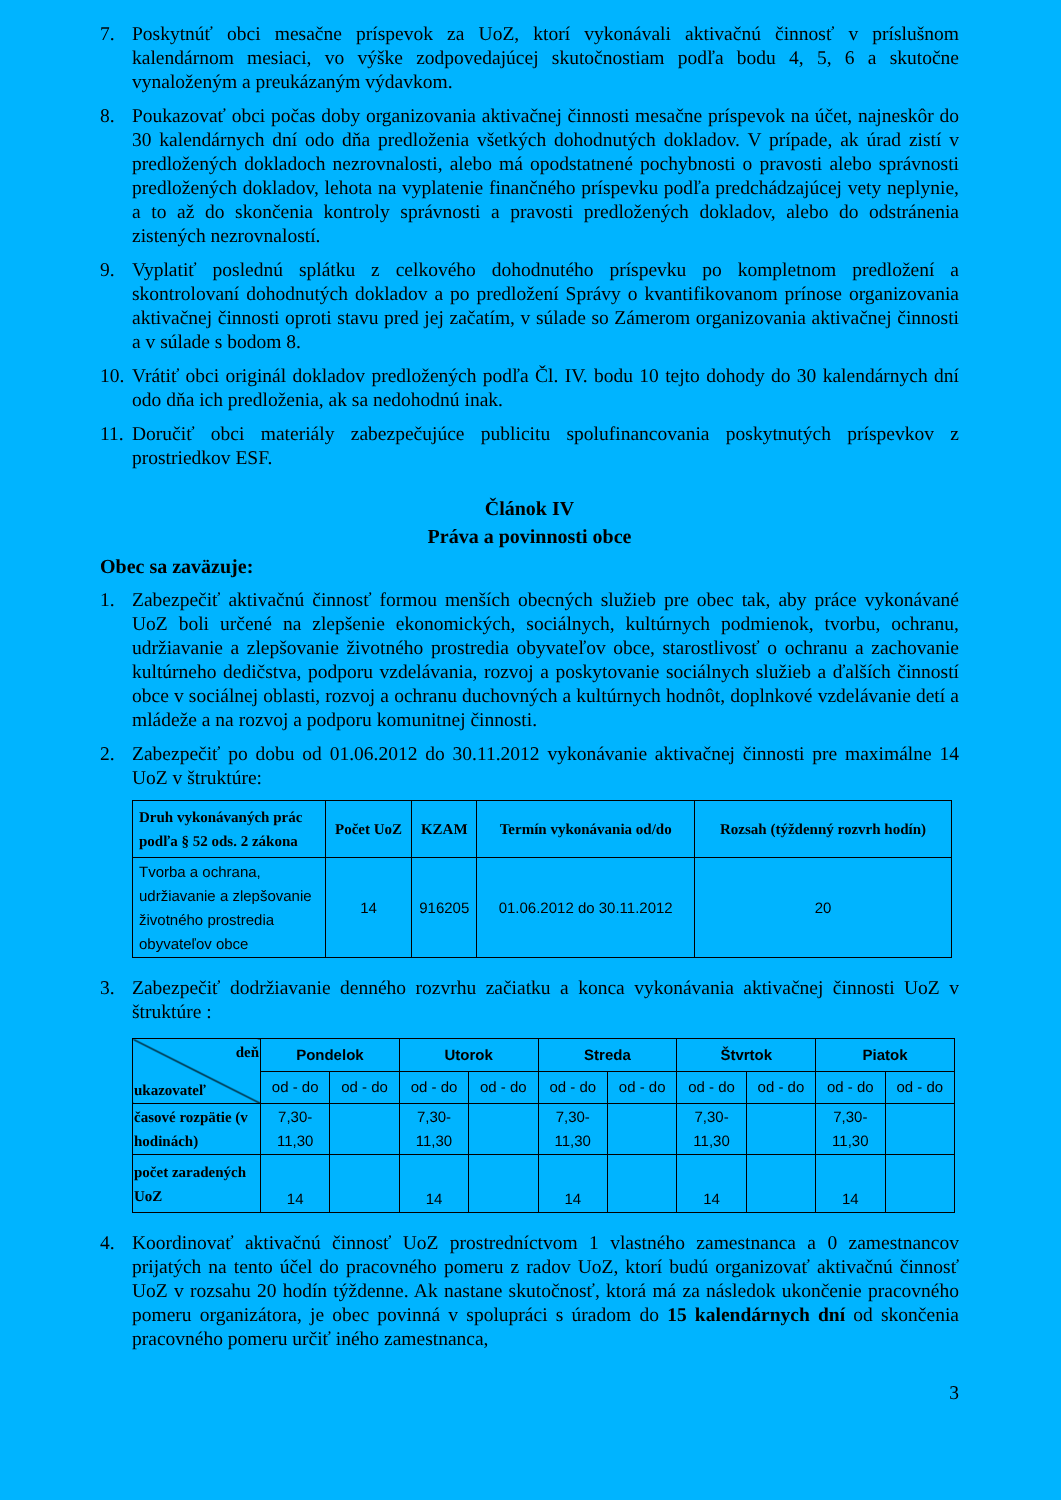7. Poskytnúť obci mesačne príspevok za UoZ, ktorí vykonávali aktivačnú činnosť v príslušnom kalendárnom mesiaci, vo výške zodpovedajúcej skutočnostiam podľa bodu 4, 5, 6 a skutočne vynaloženým a preukázaným výdavkom.
8. Poukazovať obci počas doby organizovania aktivačnej činnosti mesačne príspevok na účet, najneskôr do 30 kalendárnych dní odo dňa predloženia všetkých dohodnutých dokladov. V prípade, ak úrad zistí v predložených dokladoch nezrovnalosti, alebo má opodstatnené pochybnosti o pravosti alebo správnosti predložených dokladov, lehota na vyplatenie finančného príspevku podľa predchádzajúcej vety neplynie, a to až do skončenia kontroly správnosti a pravosti predložených dokladov, alebo do odstránenia zistených nezrovnalostí.
9. Vyplatiť poslednú splátku z celkového dohodnutého príspevku po kompletnom predložení a skontrolovaní dohodnutých dokladov a po predložení Správy o kvantifikovanom prínose organizovania aktivačnej činnosti oproti stavu pred jej začatím, v súlade so Zámerom organizovania aktivačnej činnosti a v súlade s bodom 8.
10. Vrátiť obci originál dokladov predložených podľa Čl. IV. bodu 10 tejto dohody do 30 kalendárnych dní odo dňa ich predloženia, ak sa nedohodnú inak.
11. Doručiť obci materiály zabezpečujúce publicitu spolufinancovania poskytnutých príspevkov z prostriedkov ESF.
Článok IV
Práva a povinnosti obce
Obec sa zaväzuje:
1. Zabezpečiť aktivačnú činnosť formou menších obecných služieb pre obec tak, aby práce vykonávané UoZ boli určené na zlepšenie ekonomických, sociálnych, kultúrnych podmienok, tvorbu, ochranu, udržiavanie a zlepšovanie životného prostredia obyvateľov obce, starostlivosť o ochranu a zachovanie kultúrneho dedičstva, podporu vzdelávania, rozvoj a poskytovanie sociálnych služieb a ďalších činností obce v sociálnej oblasti, rozvoj a ochranu duchovných a kultúrnych hodnôt, doplnkové vzdelávanie detí a mládeže a na rozvoj a podporu komunitnej činnosti.
2. Zabezpečiť po dobu od 01.06.2012 do 30.11.2012 vykonávanie aktivačnej činnosti pre maximálne 14 UoZ v štruktúre:
| Druh vykonávaných prác podľa § 52 ods. 2 zákona | Počet UoZ | KZAM | Termín vykonávania od/do | Rozsah (týždenný rozvrh hodín) |
| --- | --- | --- | --- | --- |
| Tvorba a ochrana, udržiavanie a zlepšovanie životného prostredia obyvateľov obce | 14 | 916205 | 01.06.2012 do 30.11.2012 | 20 |
3. Zabezpečiť dodržiavanie denného rozvrhu začiatku a konca vykonávania aktivačnej činnosti UoZ v štruktúre :
| deň ukazovateľ | Pondelok | | Utorok | | Streda | | Štvrtok | | Piatok | |
| | od - do | od - do | od - do | od - do | od - do | od - do | od - do | od - do | od - do | od - do |
| časové rozpätie (v hodinách) | 7,30- 11,30 | | 7,30- 11,30 | | 7,30- 11,30 | | 7,30- 11,30 | | 7,30- 11,30 | |
| počet zaradených UoZ | 14 | | 14 | | 14 | | 14 | | 14 | |
4. Koordinovať aktivačnú činnosť UoZ prostredníctvom 1 vlastného zamestnanca a 0 zamestnancov prijatých na tento účel do pracovného pomeru z radov UoZ, ktorí budú organizovať aktivačnú činnosť UoZ v rozsahu 20 hodín týždenne. Ak nastane skutočnosť, ktorá má za následok ukončenie pracovného pomeru organizátora, je obec povinná v spolupráci s úradom do 15 kalendárnych dní od skončenia pracovného pomeru určiť iného zamestnanca,
3